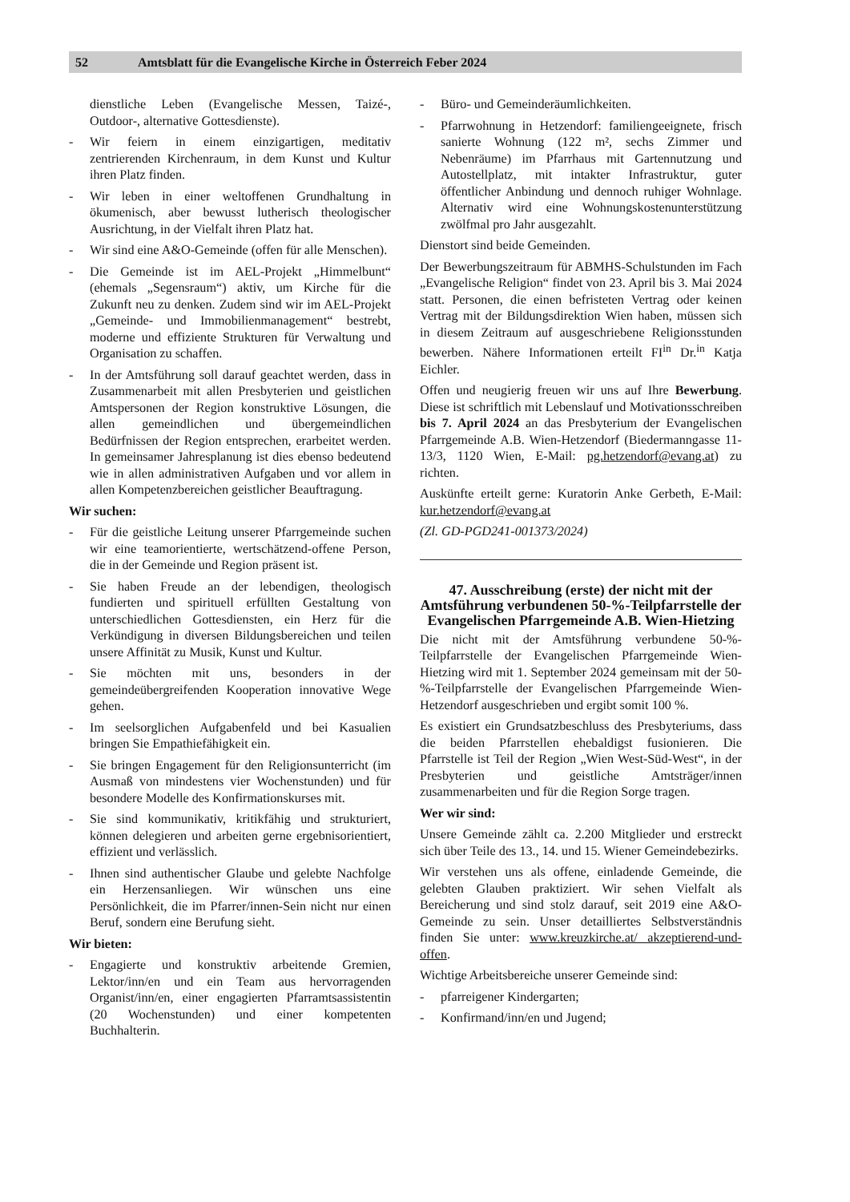52 Amtsblatt für die Evangelische Kirche in Österreich Feber 2024
dienstliche Leben (Evangelische Messen, Taizé-, Outdoor-, alternative Gottesdienste).
- Wir feiern in einem einzigartigen, meditativ zentrierenden Kirchenraum, in dem Kunst und Kultur ihren Platz finden.
- Wir leben in einer weltoffenen Grundhaltung in ökumenisch, aber bewusst lutherisch theologischer Ausrichtung, in der Vielfalt ihren Platz hat.
- Wir sind eine A&O-Gemeinde (offen für alle Menschen).
- Die Gemeinde ist im AEL-Projekt „Himmelbunt“ (ehemals „Segensraum“) aktiv, um Kirche für die Zukunft neu zu denken. Zudem sind wir im AEL-Projekt „Gemeinde- und Immobilienmanagement“ bestrebt, moderne und effiziente Strukturen für Verwaltung und Organisation zu schaffen.
- In der Amtsführung soll darauf geachtet werden, dass in Zusammenarbeit mit allen Presbyterien und geistlichen Amtspersonen der Region konstruktive Lösungen, die allen gemeindlichen und übergemeindlichen Bedürfnissen der Region entsprechen, erarbeitet werden. In gemeinsamer Jahresplanung ist dies ebenso bedeutend wie in allen administrativen Aufgaben und vor allem in allen Kompetenzbereichen geistlicher Beauftragung.
Wir suchen:
- Für die geistliche Leitung unserer Pfarrgemeinde suchen wir eine teamorientierte, wertschätzend-offene Person, die in der Gemeinde und Region präsent ist.
- Sie haben Freude an der lebendigen, theologisch fundierten und spirituell erfüllten Gestaltung von unterschiedlichen Gottesdiensten, ein Herz für die Verkündigung in diversen Bildungsbereichen und teilen unsere Affinität zu Musik, Kunst und Kultur.
- Sie möchten mit uns, besonders in der gemeindeübergreifenden Kooperation innovative Wege gehen.
- Im seelsorglichen Aufgabenfeld und bei Kasualien bringen Sie Empathiefähigkeit ein.
- Sie bringen Engagement für den Religionsunterricht (im Ausmaß von mindestens vier Wochenstunden) und für besondere Modelle des Konfirmationskurses mit.
- Sie sind kommunikativ, kritikfähig und strukturiert, können delegieren und arbeiten gerne ergebnisorientiert, effizient und verlässlich.
- Ihnen sind authentischer Glaube und gelebte Nachfolge ein Herzensanliegen. Wir wünschen uns eine Persönlichkeit, die im Pfarrer/innen-Sein nicht nur einen Beruf, sondern eine Berufung sieht.
Wir bieten:
- Engagierte und konstruktiv arbeitende Gremien, Lektor/inn/en und ein Team aus hervorragenden Organist/inn/en, einer engagierten Pfarramtsassistentin (20 Wochenstunden) und einer kompetenten Buchhalterin.
- Büro- und Gemeinderäumlichkeiten.
- Pfarrwohnung in Hetzendorf: familiengeeignete, frisch sanierte Wohnung (122 m², sechs Zimmer und Nebenräume) im Pfarrhaus mit Gartennutzung und Autostellplatz, mit intakter Infrastruktur, guter öffentlicher Anbindung und dennoch ruhiger Wohnlage. Alternativ wird eine Wohnungskostenunterstützung zwölfmal pro Jahr ausgezahlt.
Dienstort sind beide Gemeinden.
Der Bewerbungszeitraum für ABMHS-Schulstunden im Fach „Evangelische Religion“ findet von 23. April bis 3. Mai 2024 statt. Personen, die einen befristeten Vertrag oder keinen Vertrag mit der Bildungsdirektion Wien haben, müssen sich in diesem Zeitraum auf ausgeschriebene Religionsstunden bewerben. Nähere Informationen erteilt FI<sup>in</sup> Dr.<sup>in</sup> Katja Eichler.
Offen und neugierig freuen wir uns auf Ihre Bewerbung. Diese ist schriftlich mit Lebenslauf und Motivationsschreiben bis 7. April 2024 an das Presbyterium der Evangelischen Pfarrgemeinde A.B. Wien-Hetzendorf (Biedermanngasse 11-13/3, 1120 Wien, E-Mail: pg.hetzendorf@evang.at) zu richten.
Auskünfte erteilt gerne: Kuratorin Anke Gerbeth, E-Mail: kur.hetzendorf@evang.at
(Zl. GD-PGD241-001373/2024)
47. Ausschreibung (erste) der nicht mit der Amtsführung verbundenen 50-%-Teilpfarrstelle der Evangelischen Pfarrgemeinde A.B. Wien-Hietzing
Die nicht mit der Amtsführung verbundene 50-%-Teilpfarrstelle der Evangelischen Pfarrgemeinde Wien-Hietzing wird mit 1. September 2024 gemeinsam mit der 50-%-Teilpfarrstelle der Evangelischen Pfarrgemeinde Wien-Hetzendorf ausgeschrieben und ergibt somit 100 %.
Es existiert ein Grundsatzbeschluss des Presbyteriums, dass die beiden Pfarrstellen ehebaldigst fusionieren. Die Pfarrstelle ist Teil der Region „Wien West-Süd-West“, in der Presbyterien und geistliche Amtsträger/innen zusammenarbeiten und für die Region Sorge tragen.
Wer wir sind:
Unsere Gemeinde zählt ca. 2.200 Mitglieder und erstreckt sich über Teile des 13., 14. und 15. Wiener Gemeindebezirks.
Wir verstehen uns als offene, einladende Gemeinde, die gelebten Glauben praktiziert. Wir sehen Vielfalt als Bereicherung und sind stolz darauf, seit 2019 eine A&O-Gemeinde zu sein. Unser detailliertes Selbstverständnis finden Sie unter: www.kreuzkirche.at/ akzeptierend-und-offen.
Wichtige Arbeitsbereiche unserer Gemeinde sind:
- pfarreigener Kindergarten;
- Konfirmand/inn/en und Jugend;